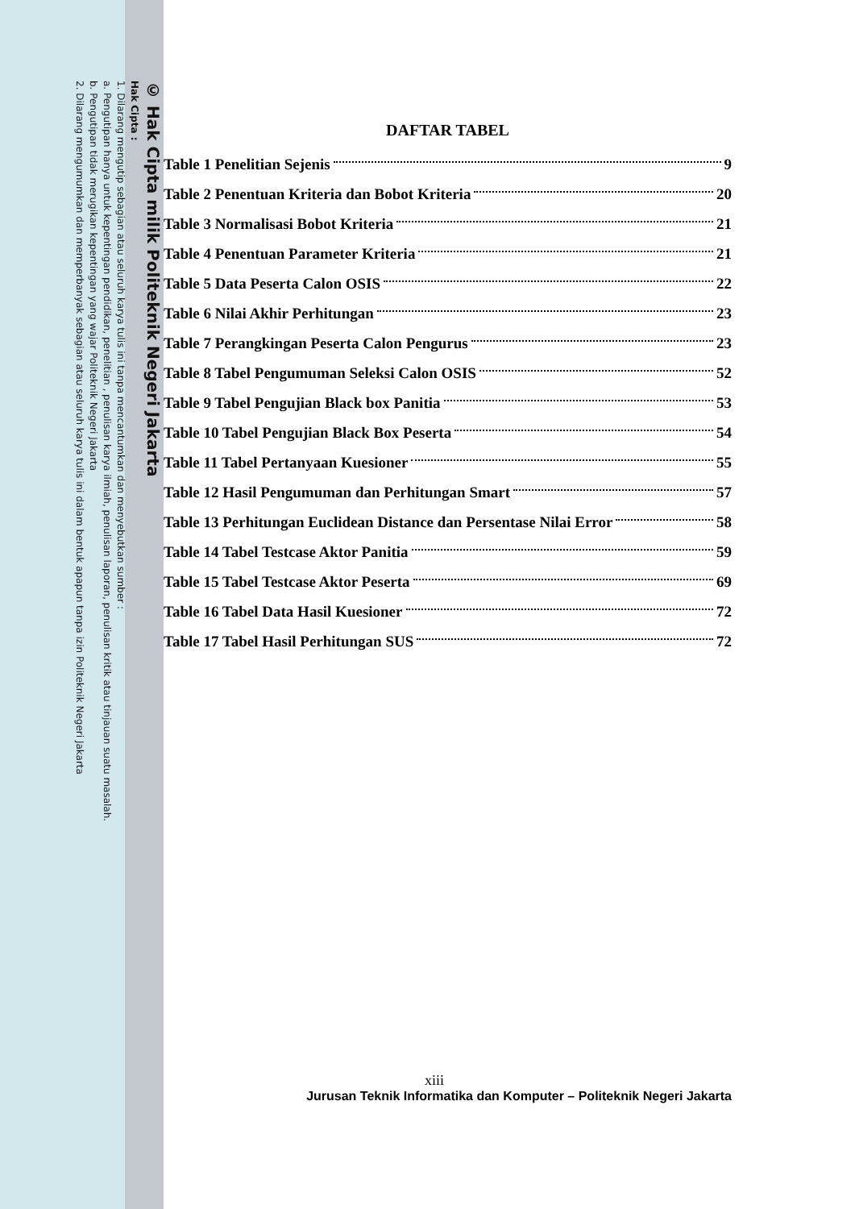© Hak Cipta milik Politeknik Negeri Jakarta
Hak Cipta :
1. Dilarang mengutip sebagian atau seluruh karya tulis ini tanpa mencantumkan dan menyebutkan sumber :
a. Pengutipan hanya untuk kepentingan pendidikan, penelitian , penulisan karya ilmiah, penulisan laporan, penulisan kritik atau tinjauan suatu masalah.
b. Pengutipan tidak merugikan kepentingan yang wajar Politeknik Negeri Jakarta
2. Dilarang mengumumkan dan memperbanyak sebagian atau seluruh karya tulis ini dalam bentuk apapun tanpa izin Politeknik Negeri Jakarta
DAFTAR TABEL
Table 1 Penelitian Sejenis 9
Table 2 Penentuan Kriteria dan Bobot Kriteria 20
Table 3 Normalisasi Bobot Kriteria 21
Table 4 Penentuan Parameter Kriteria 21
Table 5 Data Peserta Calon OSIS 22
Table 6 Nilai Akhir Perhitungan 23
Table 7 Perangkingan Peserta Calon Pengurus 23
Table 8 Tabel Pengumuman Seleksi Calon OSIS 52
Table 9 Tabel Pengujian Black box Panitia 53
Table 10 Tabel Pengujian Black Box Peserta 54
Table 11 Tabel Pertanyaan Kuesioner 55
Table 12 Hasil Pengumuman dan Perhitungan Smart 57
Table 13 Perhitungan Euclidean Distance dan Persentase Nilai Error 58
Table 14 Tabel Testcase Aktor Panitia 59
Table 15 Tabel Testcase Aktor Peserta 69
Table 16 Tabel Data Hasil Kuesioner 72
Table 17 Tabel Hasil Perhitungan SUS 72
xiii
Jurusan Teknik Informatika dan Komputer – Politeknik Negeri Jakarta